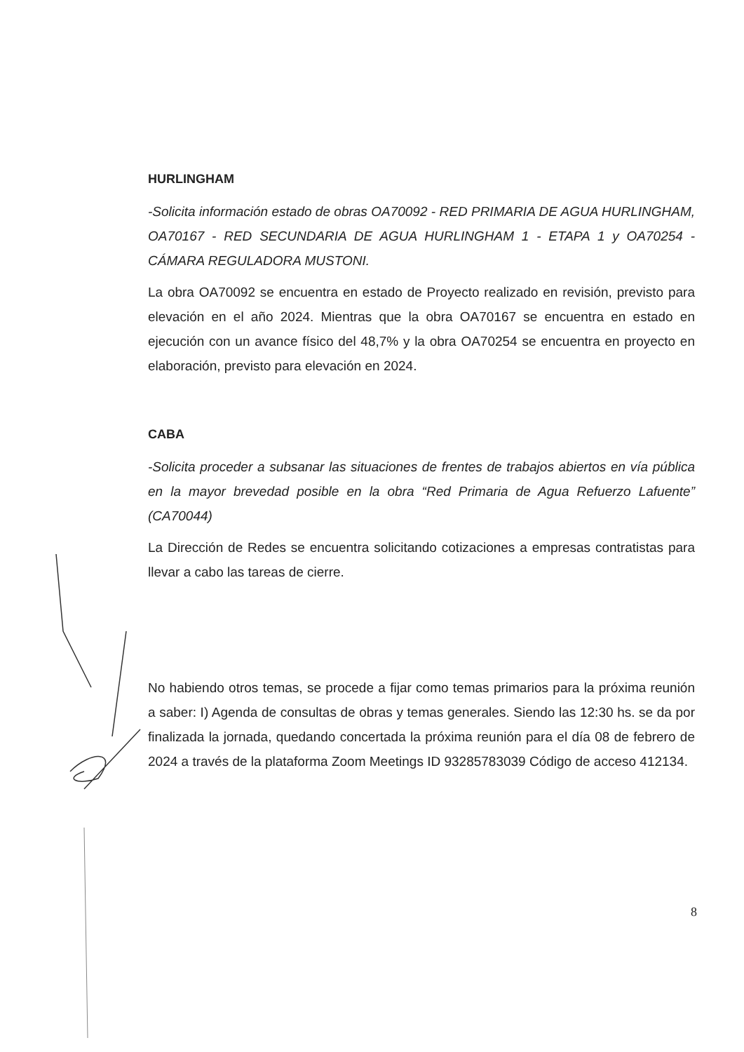HURLINGHAM
-Solicita información estado de obras OA70092 - RED PRIMARIA DE AGUA HURLINGHAM, OA70167 - RED SECUNDARIA DE AGUA HURLINGHAM 1 - ETAPA 1 y OA70254 - CÁMARA REGULADORA MUSTONI.
La obra OA70092 se encuentra en estado de Proyecto realizado en revisión, previsto para elevación en el año 2024. Mientras que la obra OA70167 se encuentra en estado en ejecución con un avance físico del 48,7% y la obra OA70254 se encuentra en proyecto en elaboración, previsto para elevación en 2024.
CABA
-Solicita proceder a subsanar las situaciones de frentes de trabajos abiertos en vía pública en la mayor brevedad posible en la obra “Red Primaria de Agua Refuerzo Lafuente” (CA70044)
La Dirección de Redes se encuentra solicitando cotizaciones a empresas contratistas para llevar a cabo las tareas de cierre.
No habiendo otros temas, se procede a fijar como temas primarios para la próxima reunión a saber: I) Agenda de consultas de obras y temas generales. Siendo las 12:30 hs. se da por finalizada la jornada, quedando concertada la próxima reunión para el día 08 de febrero de 2024 a través de la plataforma Zoom Meetings ID 93285783039 Código de acceso 412134.
8